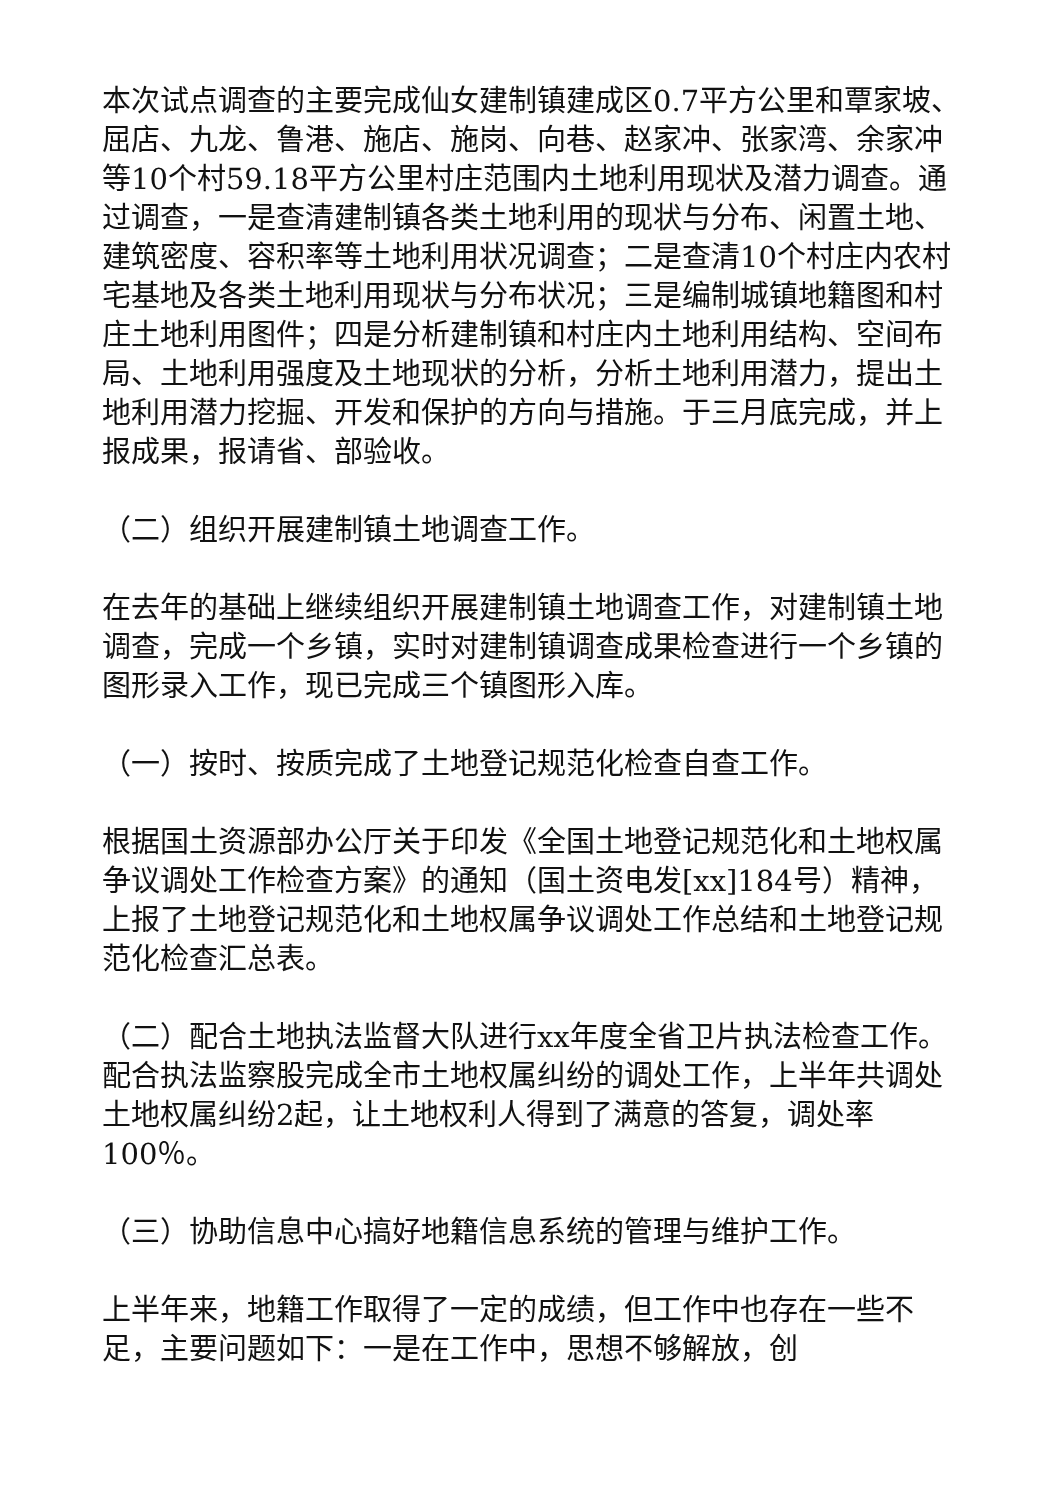本次试点调查的主要完成仙女建制镇建成区0.7平方公里和覃家坡、屈店、九龙、鲁港、施店、施岗、向巷、赵家冲、张家湾、余家冲等10个村59.18平方公里村庄范围内土地利用现状及潜力调查。通过调查，一是查清建制镇各类土地利用的现状与分布、闲置土地、建筑密度、容积率等土地利用状况调查；二是查清10个村庄内农村宅基地及各类土地利用现状与分布状况；三是编制城镇地籍图和村庄土地利用图件；四是分析建制镇和村庄内土地利用结构、空间布局、土地利用强度及土地现状的分析，分析土地利用潜力，提出土地利用潜力挖掘、开发和保护的方向与措施。于三月底完成，并上报成果，报请省、部验收。
（二）组织开展建制镇土地调查工作。
在去年的基础上继续组织开展建制镇土地调查工作，对建制镇土地调查，完成一个乡镇，实时对建制镇调查成果检查进行一个乡镇的图形录入工作，现已完成三个镇图形入库。
（一）按时、按质完成了土地登记规范化检查自查工作。
根据国土资源部办公厅关于印发《全国土地登记规范化和土地权属争议调处工作检查方案》的通知（国土资电发[xx]184号）精神，上报了土地登记规范化和土地权属争议调处工作总结和土地登记规范化检查汇总表。
（二）配合土地执法监督大队进行xx年度全省卫片执法检查工作。配合执法监察股完成全市土地权属纠纷的调处工作，上半年共调处土地权属纠纷2起，让土地权利人得到了满意的答复，调处率100％。
（三）协助信息中心搞好地籍信息系统的管理与维护工作。
上半年来，地籍工作取得了一定的成绩，但工作中也存在一些不足，主要问题如下：一是在工作中，思想不够解放，创